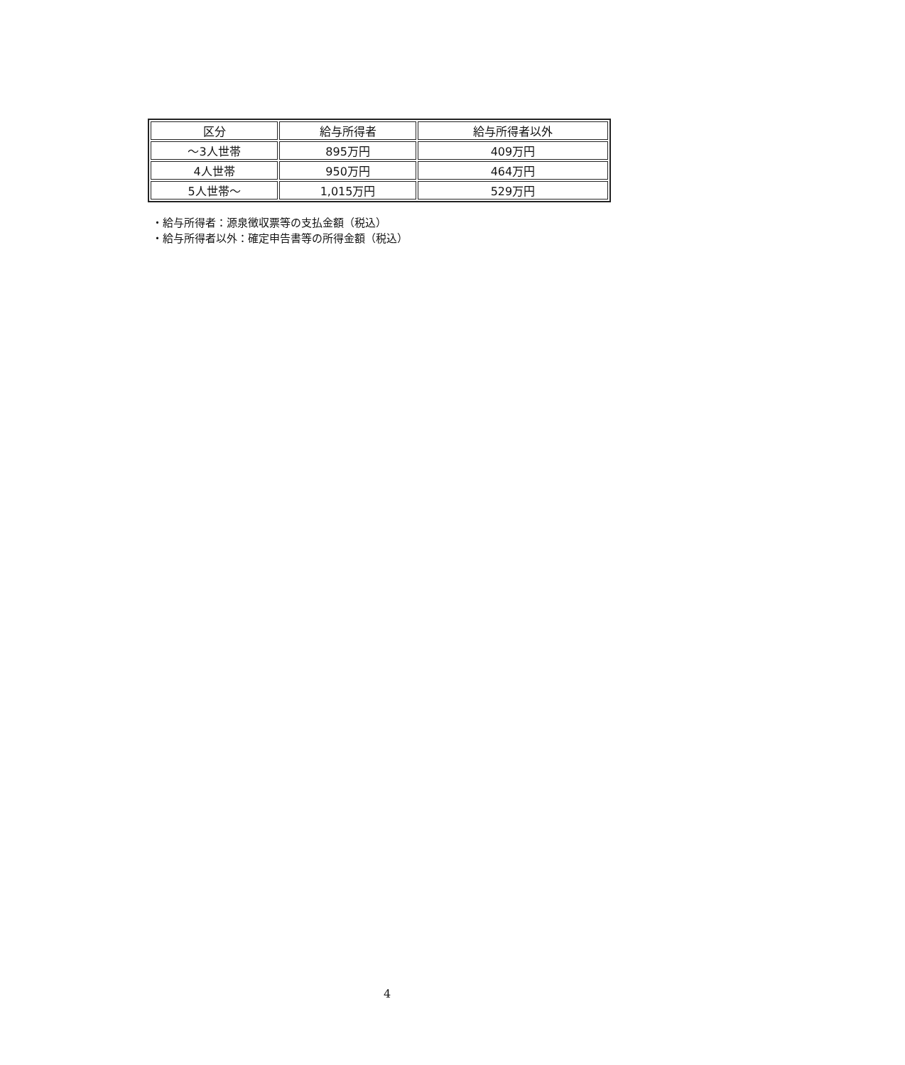| 区分 | 給与所得者 | 給与所得者以外 |
| ～3人世帯 | 895万円 | 409万円 |
| 4人世帯 | 950万円 | 464万円 |
| 5人世帯～ | 1,015万円 | 529万円 |
・給与所得者：源泉徴収票等の支払金額（税込）
・給与所得者以外：確定申告書等の所得金額（税込）
4